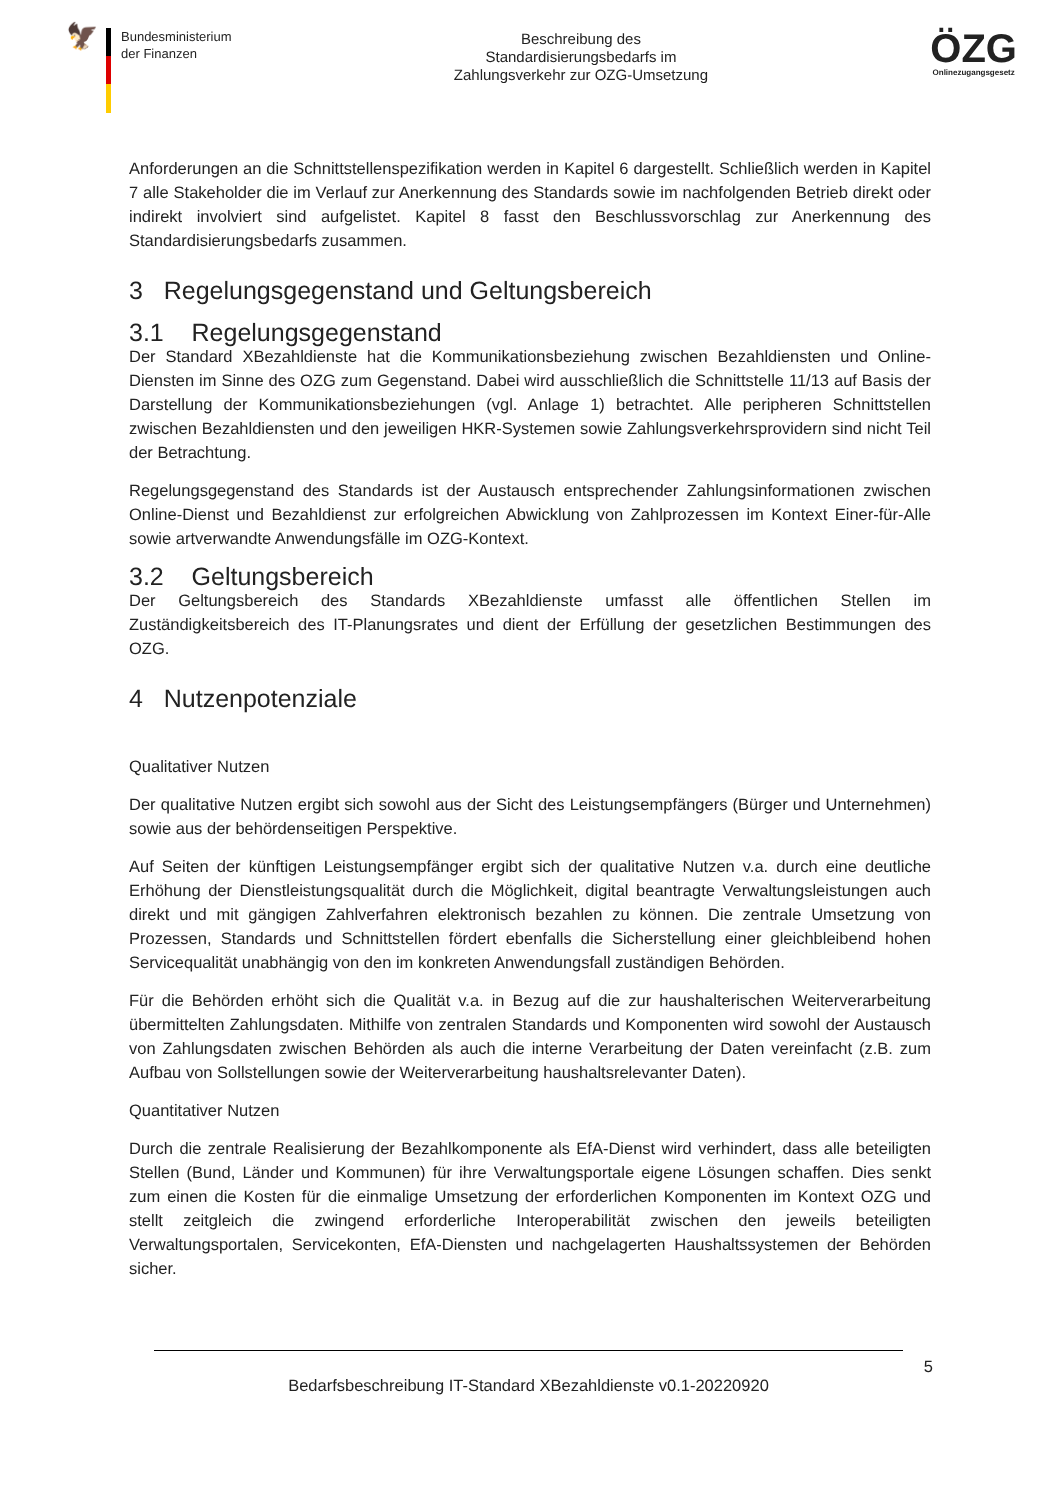🦅
Bundesministerium
der Finanzen
Beschreibung des
Standardisierungsbedarfs im
Zahlungsverkehr zur OZG-Umsetzung
ÖZG
Onlinezugangsgesetz
Anforderungen an die Schnittstellenspezifikation werden in Kapitel 6 dargestellt. Schließlich werden in Kapitel 7 alle Stakeholder die im Verlauf zur Anerkennung des Standards sowie im nachfolgenden Betrieb direkt oder indirekt involviert sind aufgelistet. Kapitel 8 fasst den Beschlussvorschlag zur Anerkennung des Standardisierungsbedarfs zusammen.
3 Regelungsgegenstand und Geltungsbereich
3.1 Regelungsgegenstand
Der Standard XBezahldienste hat die Kommunikationsbeziehung zwischen Bezahldiensten und Online-Diensten im Sinne des OZG zum Gegenstand. Dabei wird ausschließlich die Schnittstelle 11/13 auf Basis der Darstellung der Kommunikationsbeziehungen (vgl. Anlage 1) betrachtet. Alle peripheren Schnittstellen zwischen Bezahldiensten und den jeweiligen HKR-Systemen sowie Zahlungsverkehrsprovidern sind nicht Teil der Betrachtung.
Regelungsgegenstand des Standards ist der Austausch entsprechender Zahlungsinformationen zwischen Online-Dienst und Bezahldienst zur erfolgreichen Abwicklung von Zahlprozessen im Kontext Einer-für-Alle sowie artverwandte Anwendungsfälle im OZG-Kontext.
3.2 Geltungsbereich
Der Geltungsbereich des Standards XBezahldienste umfasst alle öffentlichen Stellen im Zuständigkeitsbereich des IT-Planungsrates und dient der Erfüllung der gesetzlichen Bestimmungen des OZG.
4 Nutzenpotenziale
Qualitativer Nutzen
Der qualitative Nutzen ergibt sich sowohl aus der Sicht des Leistungsempfängers (Bürger und Unternehmen) sowie aus der behördenseitigen Perspektive.
Auf Seiten der künftigen Leistungsempfänger ergibt sich der qualitative Nutzen v.a. durch eine deutliche Erhöhung der Dienstleistungsqualität durch die Möglichkeit, digital beantragte Verwaltungsleistungen auch direkt und mit gängigen Zahlverfahren elektronisch bezahlen zu können. Die zentrale Umsetzung von Prozessen, Standards und Schnittstellen fördert ebenfalls die Sicherstellung einer gleichbleibend hohen Servicequalität unabhängig von den im konkreten Anwendungsfall zuständigen Behörden.
Für die Behörden erhöht sich die Qualität v.a. in Bezug auf die zur haushalterischen Weiterverarbeitung übermittelten Zahlungsdaten. Mithilfe von zentralen Standards und Komponenten wird sowohl der Austausch von Zahlungsdaten zwischen Behörden als auch die interne Verarbeitung der Daten vereinfacht (z.B. zum Aufbau von Sollstellungen sowie der Weiterverarbeitung haushaltsrelevanter Daten).
Quantitativer Nutzen
Durch die zentrale Realisierung der Bezahlkomponente als EfA-Dienst wird verhindert, dass alle beteiligten Stellen (Bund, Länder und Kommunen) für ihre Verwaltungsportale eigene Lösungen schaffen. Dies senkt zum einen die Kosten für die einmalige Umsetzung der erforderlichen Komponenten im Kontext OZG und stellt zeitgleich die zwingend erforderliche Interoperabilität zwischen den jeweils beteiligten Verwaltungsportalen, Servicekonten, EfA-Diensten und nachgelagerten Haushaltssystemen der Behörden sicher.
5
Bedarfsbeschreibung IT-Standard XBezahldienste v0.1-20220920